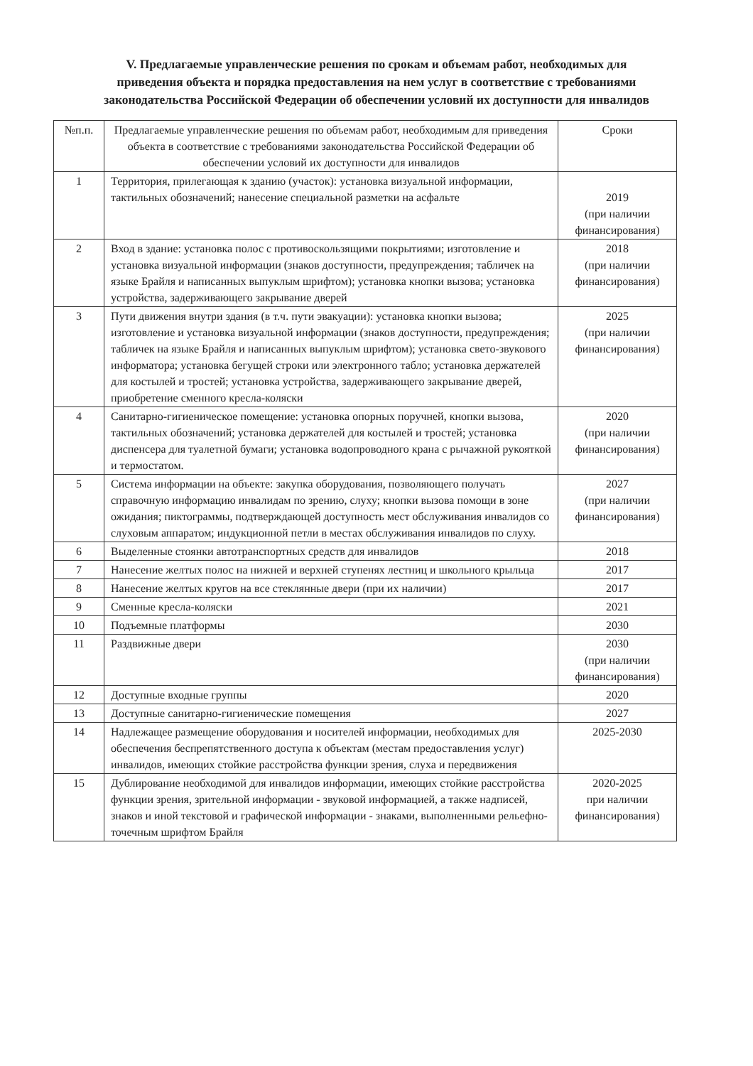V. Предлагаемые управленческие решения по срокам и объемам работ, необходимых для
приведения объекта и порядка предоставления на нем услуг в соответствие с требованиями
законодательства Российской Федерации об обеспечении условий их доступности для инвалидов
| №п.п. | Предлагаемые управленческие решения по объемам работ, необходимым для приведения объекта в соответствие с требованиями законодательства Российской Федерации об обеспечении условий их доступности для инвалидов | Сроки |
| --- | --- | --- |
| 1 | Территория, прилегающая к зданию (участок): установка визуальной информации, тактильных обозначений; нанесение специальной разметки на асфальте | 2019 (при наличии финансирования) |
| 2 | Вход в здание: установка полос с противоскользящими покрытиями; изготовление и установка визуальной информации (знаков доступности, предупреждения; табличек на языке Брайля и написанных выпуклым шрифтом); установка кнопки вызова; установка устройства, задерживающего закрывание дверей | 2018 (при наличии финансирования) |
| 3 | Пути движения внутри здания (в т.ч. пути эвакуации): установка кнопки вызова; изготовление и установка визуальной информации (знаков доступности, предупреждения; табличек на языке Брайля и написанных выпуклым шрифтом); установка свето-звукового информатора; установка бегущей строки или электронного табло; установка держателей для костылей и тростей; установка устройства, задерживающего закрывание дверей, приобретение сменного кресла-коляски | 2025 (при наличии финансирования) |
| 4 | Санитарно-гигиеническое помещение: установка опорных поручней, кнопки вызова, тактильных обозначений; установка держателей для костылей и тростей; установка диспенсера для туалетной бумаги; установка водопроводного крана с рычажной рукояткой и термостатом. | 2020 (при наличии финансирования) |
| 5 | Система информации на объекте: закупка оборудования, позволяющего получать справочную информацию инвалидам по зрению, слуху; кнопки вызова помощи в зоне ожидания; пиктограммы, подтверждающей доступность мест обслуживания инвалидов со слуховым аппаратом; индукционной петли в местах обслуживания инвалидов по слуху. | 2027 (при наличии финансирования) |
| 6 | Выделенные стоянки автотранспортных средств для инвалидов | 2018 |
| 7 | Нанесение желтых полос на нижней и верхней ступенях лестниц и школьного крыльца | 2017 |
| 8 | Нанесение желтых кругов на все стеклянные двери (при их наличии) | 2017 |
| 9 | Сменные кресла-коляски | 2021 |
| 10 | Подъемные платформы | 2030 |
| 11 | Раздвижные двери | 2030 (при наличии финансирования) |
| 12 | Доступные входные группы | 2020 |
| 13 | Доступные санитарно-гигиенические помещения | 2027 |
| 14 | Надлежащее размещение оборудования и носителей информации, необходимых для обеспечения беспрепятственного доступа к объектам (местам предоставления услуг) инвалидов, имеющих стойкие расстройства функции зрения, слуха и передвижения | 2025-2030 |
| 15 | Дублирование необходимой для инвалидов информации, имеющих стойкие расстройства функции зрения, зрительной информации - звуковой информацией, а также надписей, знаков и иной текстовой и графической информации - знаками, выполненными рельефно-точечным шрифтом Брайля | 2020-2025 при наличии финансирования) |